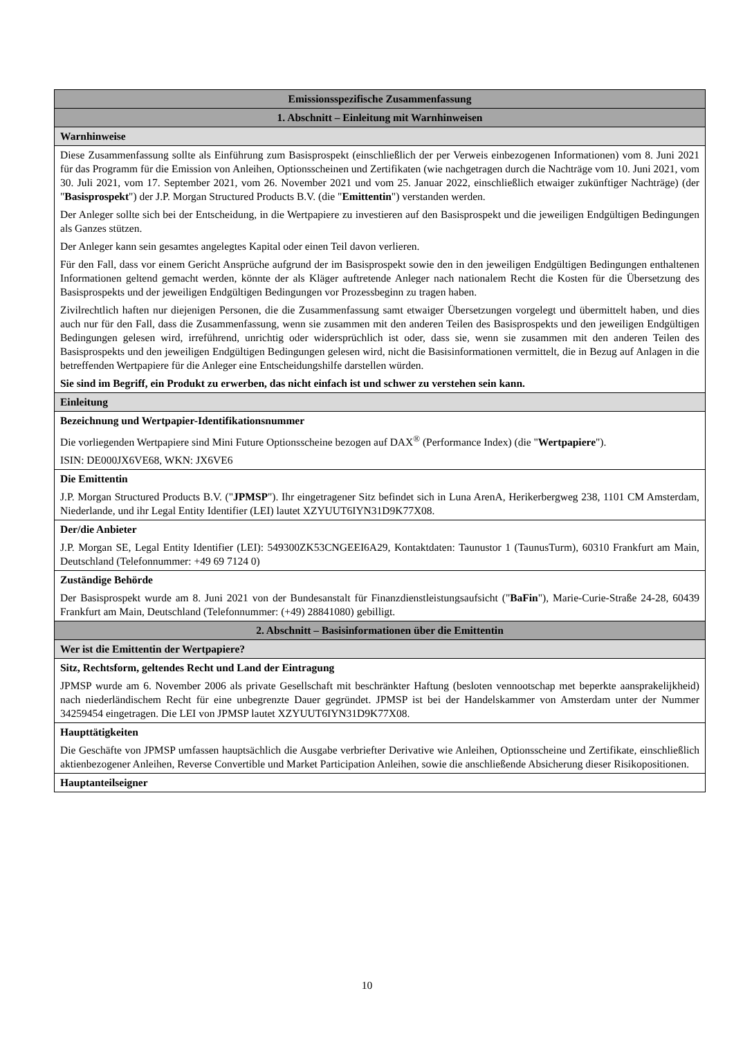| Emissionsspezifische Zusammenfassung |
| --- |
| 1. Abschnitt – Einleitung mit Warnhinweisen |
| Warnhinweise |
| Diese Zusammenfassung sollte als Einführung zum Basisprospekt (einschließlich der per Verweis einbezogenen Informationen) vom 8. Juni 2021 für das Programm für die Emission von Anleihen, Optionsscheinen und Zertifikaten (wie nachgetragen durch die Nachträge vom 10. Juni 2021, vom 30. Juli 2021, vom 17. September 2021, vom 26. November 2021 und vom 25. Januar 2022, einschließlich etwaiger zukünftiger Nachträge) (der " Basisprospekt ") der J.P. Morgan Structured Products B.V. (die " Emittentin ") verstanden werden. Der Anleger sollte sich bei der Entscheidung, in die Wertpapiere zu investieren auf den Basisprospekt und die jeweiligen Endgültigen Bedingungen als Ganzes stützen. Der Anleger kann sein gesamtes angelegtes Kapital oder einen Teil davon verlieren. Für den Fall, dass vor einem Gericht Ansprüche aufgrund der im Basisprospekt sowie den in den jeweiligen Endgültigen Bedingungen enthaltenen Informationen geltend gemacht werden, könnte der als Kläger auftretende Anleger nach nationalem Recht die Kosten für die Übersetzung des Basisprospekts und der jeweiligen Endgültigen Bedingungen vor Prozessbeginn zu tragen haben. Zivilrechtlich haften nur diejenigen Personen, die die Zusammenfassung samt etwaiger Übersetzungen vorgelegt und übermittelt haben, und dies auch nur für den Fall, dass die Zusammenfassung, wenn sie zusammen mit den anderen Teilen des Basisprospekts und den jeweiligen Endgültigen Bedingungen gelesen wird, irreführend, unrichtig oder widersprüchlich ist oder, dass sie, wenn sie zusammen mit den anderen Teilen des Basisprospekts und den jeweiligen Endgültigen Bedingungen gelesen wird, nicht die Basisinformationen vermittelt, die in Bezug auf Anlagen in die betreffenden Wertpapiere für die Anleger eine Entscheidungshilfe darstellen würden. Sie sind im Begriff, ein Produkt zu erwerben, das nicht einfach ist und schwer zu verstehen sein kann. |
| Einleitung |
| Bezeichnung und Wertpapier-Identifikationsnummer Die vorliegenden Wertpapiere sind Mini Future Optionsscheine bezogen auf DAX<sup>®</sup> (Performance Index) (die " Wertpapiere "). ISIN: DE000JX6VE68, WKN: JX6VE6 |
| Die Emittentin J.P. Morgan Structured Products B.V. (" JPMSP "). Ihr eingetragener Sitz befindet sich in Luna ArenA, Herikerbergweg 238, 1101 CM Amsterdam, Niederlande, und ihr Legal Entity Identifier (LEI) lautet XZYUUT6IYN31D9K77X08. |
| Der/die Anbieter J.P. Morgan SE, Legal Entity Identifier (LEI): 549300ZK53CNGEEI6A29, Kontaktdaten: Taunustor 1 (TaunusTurm), 60310 Frankfurt am Main, Deutschland (Telefonnummer: +49 69 7124 0) |
| Zuständige Behörde Der Basisprospekt wurde am 8. Juni 2021 von der Bundesanstalt für Finanzdienstleistungsaufsicht (" BaFin "), Marie-Curie-Straße 24-28, 60439 Frankfurt am Main, Deutschland (Telefonnummer: (+49) 28841080) gebilligt. |
| 2. Abschnitt – Basisinformationen über die Emittentin |
| Wer ist die Emittentin der Wertpapiere? |
| Sitz, Rechtsform, geltendes Recht und Land der Eintragung JPMSP wurde am 6. November 2006 als private Gesellschaft mit beschränkter Haftung (besloten vennootschap met beperkte aansprakelijkheid) nach niederländischem Recht für eine unbegrenzte Dauer gegründet. JPMSP ist bei der Handelskammer von Amsterdam unter der Nummer 34259454 eingetragen. Die LEI von JPMSP lautet XZYUUT6IYN31D9K77X08. |
| Haupttätigkeiten Die Geschäfte von JPMSP umfassen hauptsächlich die Ausgabe verbriefter Derivative wie Anleihen, Optionsscheine und Zertifikate, einschließlich aktienbezogener Anleihen, Reverse Convertible und Market Participation Anleihen, sowie die anschließende Absicherung dieser Risikopositionen. |
| Hauptanteilseigner |
10